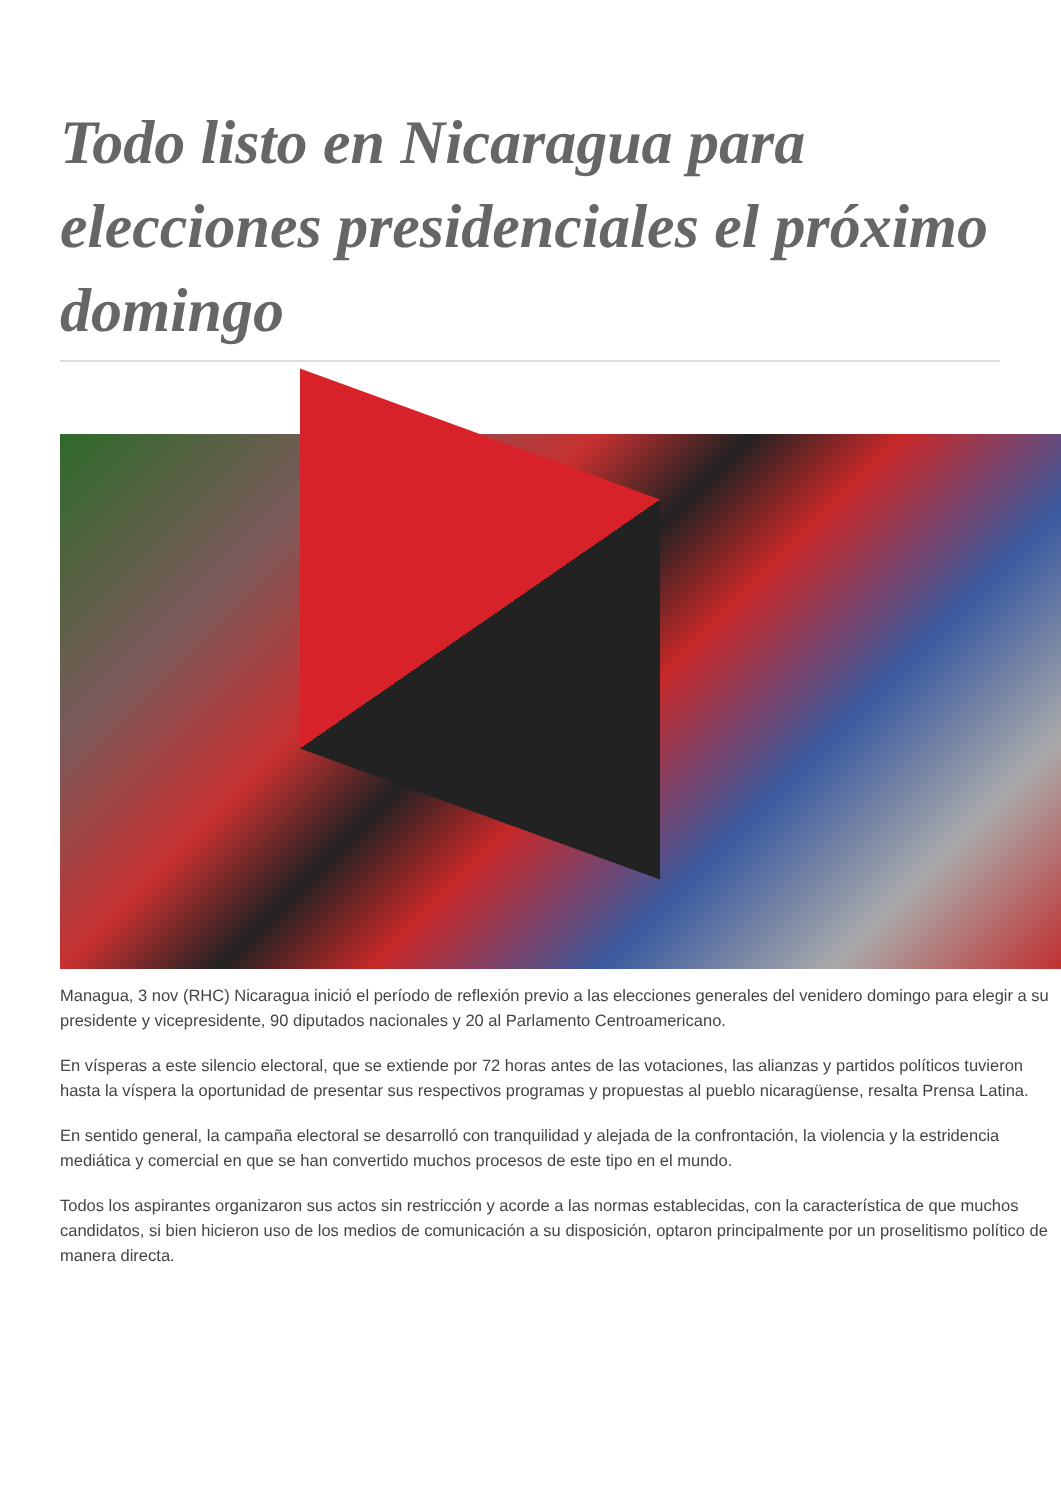Todo listo en Nicaragua para elecciones presidenciales el próximo domingo
Managua, 3 nov (RHC) Nicaragua inició el período de reflexión previo a las elecciones generales del venidero domingo para elegir a su presidente y vicepresidente, 90 diputados nacionales y 20 al Parlamento Centroamericano.
En vísperas a este silencio electoral, que se extiende por 72 horas antes de las votaciones, las alianzas y partidos políticos tuvieron hasta la víspera la oportunidad de presentar sus respectivos programas y propuestas al pueblo nicaragüense, resalta Prensa Latina.
En sentido general, la campaña electoral se desarrolló con tranquilidad y alejada de la confrontación, la violencia y la estridencia mediática y comercial en que se han convertido muchos procesos de este tipo en el mundo.
Todos los aspirantes organizaron sus actos sin restricción y acorde a las normas establecidas, con la característica de que muchos candidatos, si bien hicieron uso de los medios de comunicación a su disposición, optaron principalmente por un proselitismo político de manera directa.